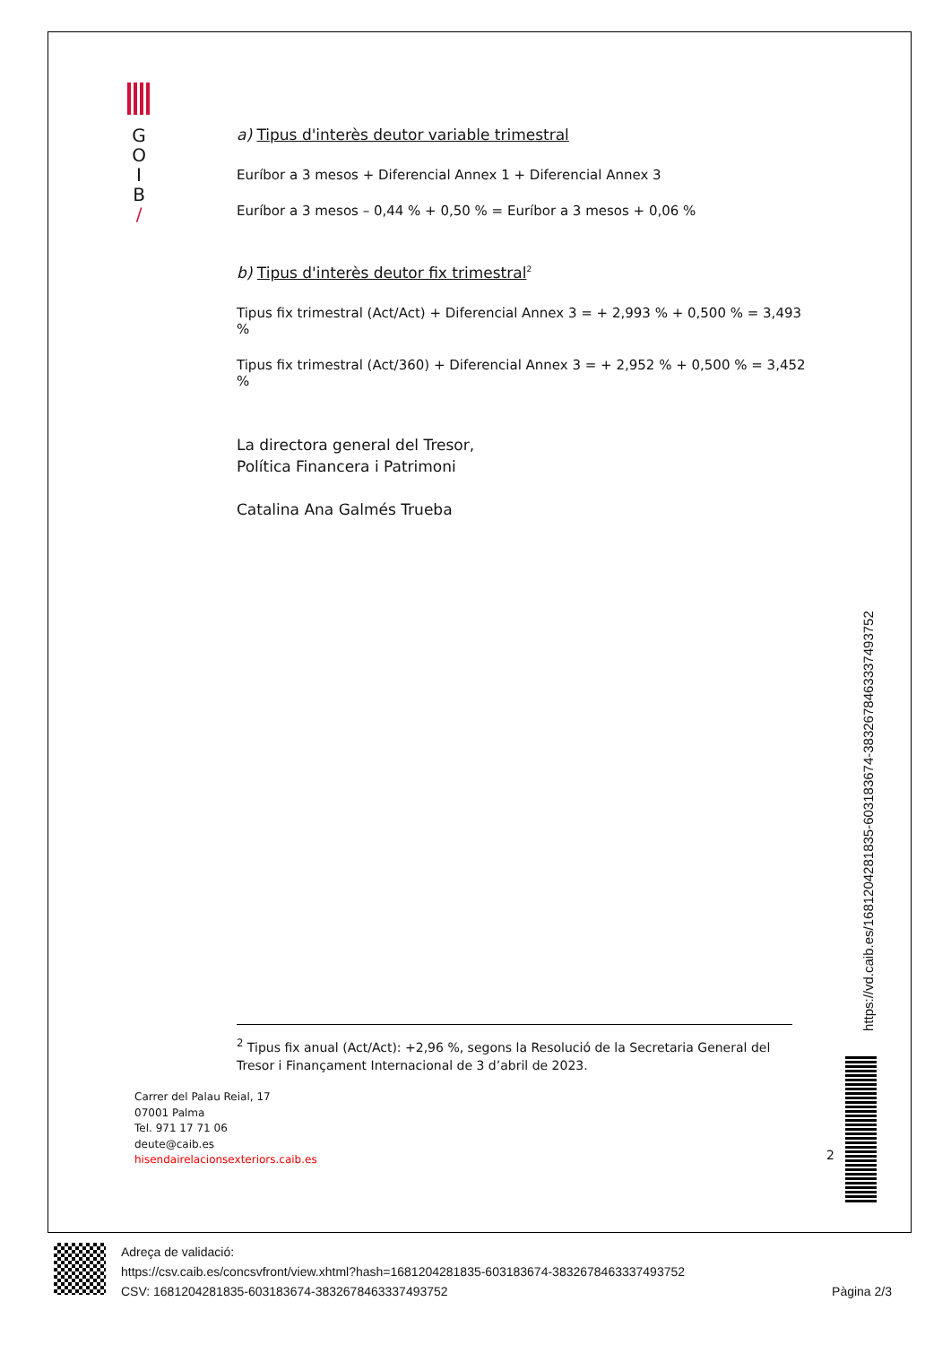G
O
I
B
/
a) Tipus d'interès deutor variable trimestral
Euríbor a 3 mesos + Diferencial Annex 1 + Diferencial Annex 3
Euríbor a 3 mesos – 0,44 % + 0,50 % = Euríbor a 3 mesos + 0,06 %
b) Tipus d'interès deutor fix trimestral<sup>2</sup>
Tipus fix trimestral (Act/Act) + Diferencial Annex 3 = + 2,993 % + 0,500 % = 3,493 %
Tipus fix trimestral (Act/360) + Diferencial Annex 3 = + 2,952 % + 0,500 % = 3,452 %
La directora general del Tresor,
Política Financera i Patrimoni
Catalina Ana Galmés Trueba
<sup>2</sup> Tipus fix anual (Act/Act): +2,96 %, segons la Resolució de la Secretaria General del Tresor i Finançament Internacional de 3 d’abril de 2023.
Carrer del Palau Reial, 17
07001 Palma
Tel. 971 17 71 06
deute@caib.es
hisendairelacionsexteriors.caib.es
2
https://vd.caib.es/1681204281835-603183674-3832678463337493752
Adreça de validació:
https://csv.caib.es/concsvfront/view.xhtml?hash=1681204281835-603183674-3832678463337493752
CSV: 1681204281835-603183674-3832678463337493752 Pàgina 2/3